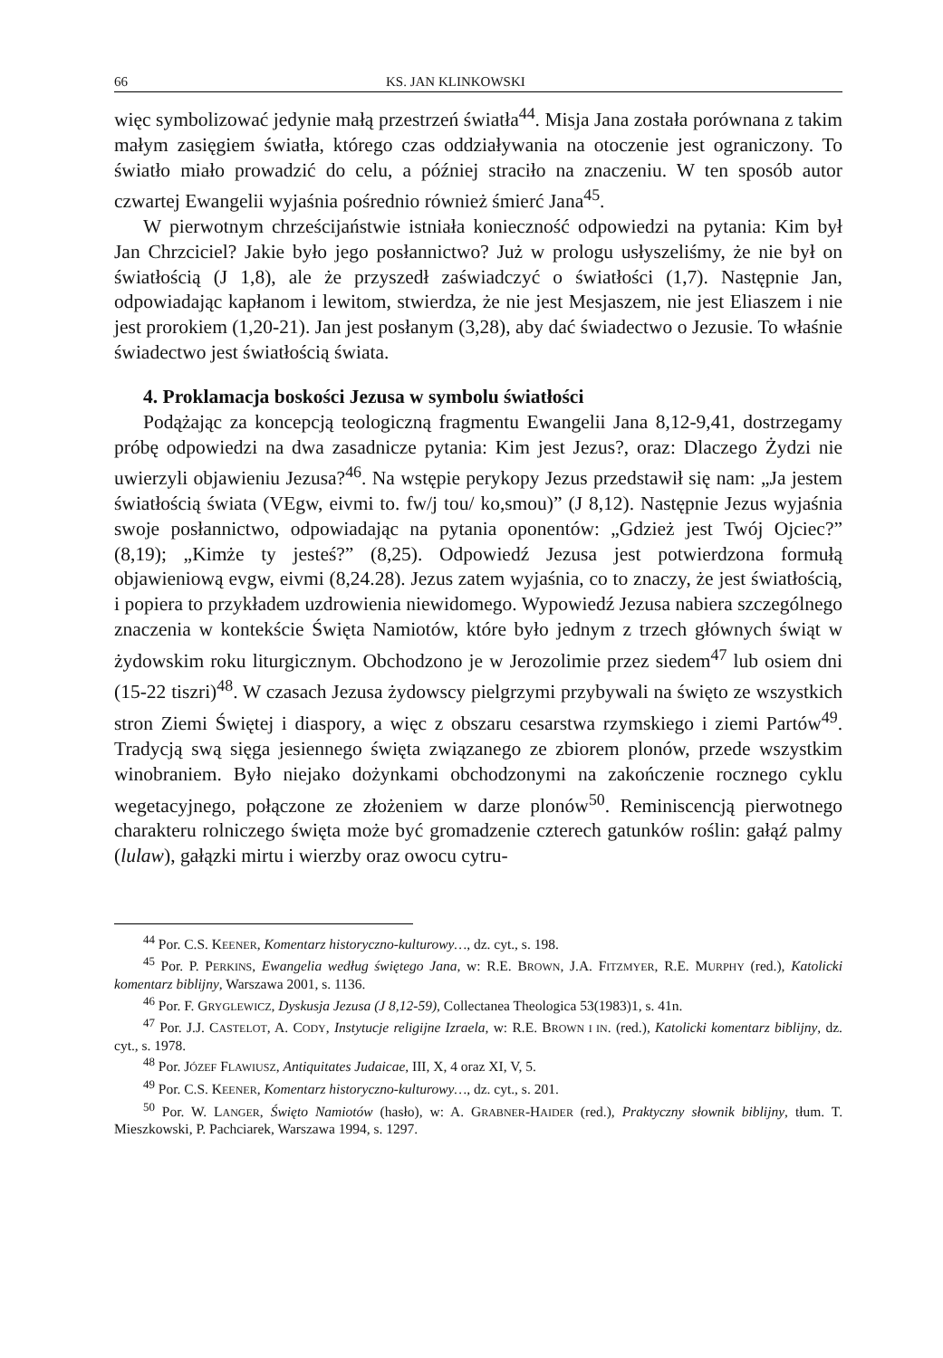66 KS. JAN KLINKOWSKI
więc symbolizować jedynie małą przestrzeń światła<sup>44</sup>. Misja Jana została porównana z takim małym zasięgiem światła, którego czas oddziaływania na otoczenie jest ograniczony. To światło miało prowadzić do celu, a później straciło na znaczeniu. W ten sposób autor czwartej Ewangelii wyjaśnia pośrednio również śmierć Jana<sup>45</sup>.
W pierwotnym chrześcijaństwie istniała konieczność odpowiedzi na pytania: Kim był Jan Chrzciciel? Jakie było jego posłannictwo? Już w prologu usłyszeliśmy, że nie był on światłością (J 1,8), ale że przyszedł zaświadczyć o światłości (1,7). Następnie Jan, odpowiadając kapłanom i lewitom, stwierdza, że nie jest Mesjaszem, nie jest Eliaszem i nie jest prorokiem (1,20-21). Jan jest posłanym (3,28), aby dać świadectwo o Jezusie. To właśnie świadectwo jest światłością świata.
4. Proklamacja boskości Jezusa w symbolu światłości
Podążając za koncepcją teologiczną fragmentu Ewangelii Jana 8,12-9,41, dostrzegamy próbę odpowiedzi na dwa zasadnicze pytania: Kim jest Jezus?, oraz: Dlaczego Żydzi nie uwierzyli objawieniu Jezusa?<sup>46</sup>. Na wstępie perykopy Jezus przedstawił się nam: „Ja jestem światłością świata (VEgw, eivmi to. fw/j tou/ ko,smou)” (J 8,12). Następnie Jezus wyjaśnia swoje posłannictwo, odpowiadając na pytania oponentów: „Gdzież jest Twój Ojciec?” (8,19); „Kimże ty jesteś?” (8,25). Odpowiedź Jezusa jest potwierdzona formułą objawieniową evgw, eivmi (8,24.28). Jezus zatem wyjaśnia, co to znaczy, że jest światłością, i popiera to przykładem uzdrowienia niewidomego. Wypowiedź Jezusa nabiera szczególnego znaczenia w kontekście Święta Namiotów, które było jednym z trzech głównych świąt w żydowskim roku liturgicznym. Obchodzono je w Jerozolimie przez siedem<sup>47</sup> lub osiem dni (15-22 tiszri)<sup>48</sup>. W czasach Jezusa żydowscy pielgrzymi przybywali na święto ze wszystkich stron Ziemi Świętej i diaspory, a więc z obszaru cesarstwa rzymskiego i ziemi Partów<sup>49</sup>. Tradycją swą sięga jesiennego święta związanego ze zbiorem plonów, przede wszystkim winobraniem. Było niejako dożynkami obchodzonymi na zakończenie rocznego cyklu wegetacyjnego, połączone ze złożeniem w darze plonów<sup>50</sup>. Reminiscencją pierwotnego charakteru rolniczego święta może być gromadzenie czterech gatunków roślin: gałąź palmy (lulaw), gałązki mirtu i wierzby oraz owocu cytru-
<sup>44</sup> Por. C.S. KEENER, Komentarz historyczno-kulturowy…, dz. cyt., s. 198.
<sup>45</sup> Por. P. PERKINS, Ewangelia według świętego Jana, w: R.E. BROWN, J.A. FITZMYER, R.E. MURPHY (red.), Katolicki komentarz biblijny, Warszawa 2001, s. 1136.
<sup>46</sup> Por. F. GRYGLEWICZ, Dyskusja Jezusa (J 8,12-59), Collectanea Theologica 53(1983)1, s. 41n.
<sup>47</sup> Por. J.J. CASTELOT, A. CODY, Instytucje religijne Izraela, w: R.E. BROWN I IN. (red.), Katolicki komentarz biblijny, dz. cyt., s. 1978.
<sup>48</sup> Por. JÓZEF FLAWIUSZ, Antiquitates Judaicae, III, X, 4 oraz XI, V, 5.
<sup>49</sup> Por. C.S. KEENER, Komentarz historyczno-kulturowy…, dz. cyt., s. 201.
<sup>50</sup> Por. W. LANGER, Święto Namiotów (hasło), w: A. GRABNER-HAIDER (red.), Praktyczny słownik biblijny, tłum. T. Mieszkowski, P. Pachciarek, Warszawa 1994, s. 1297.